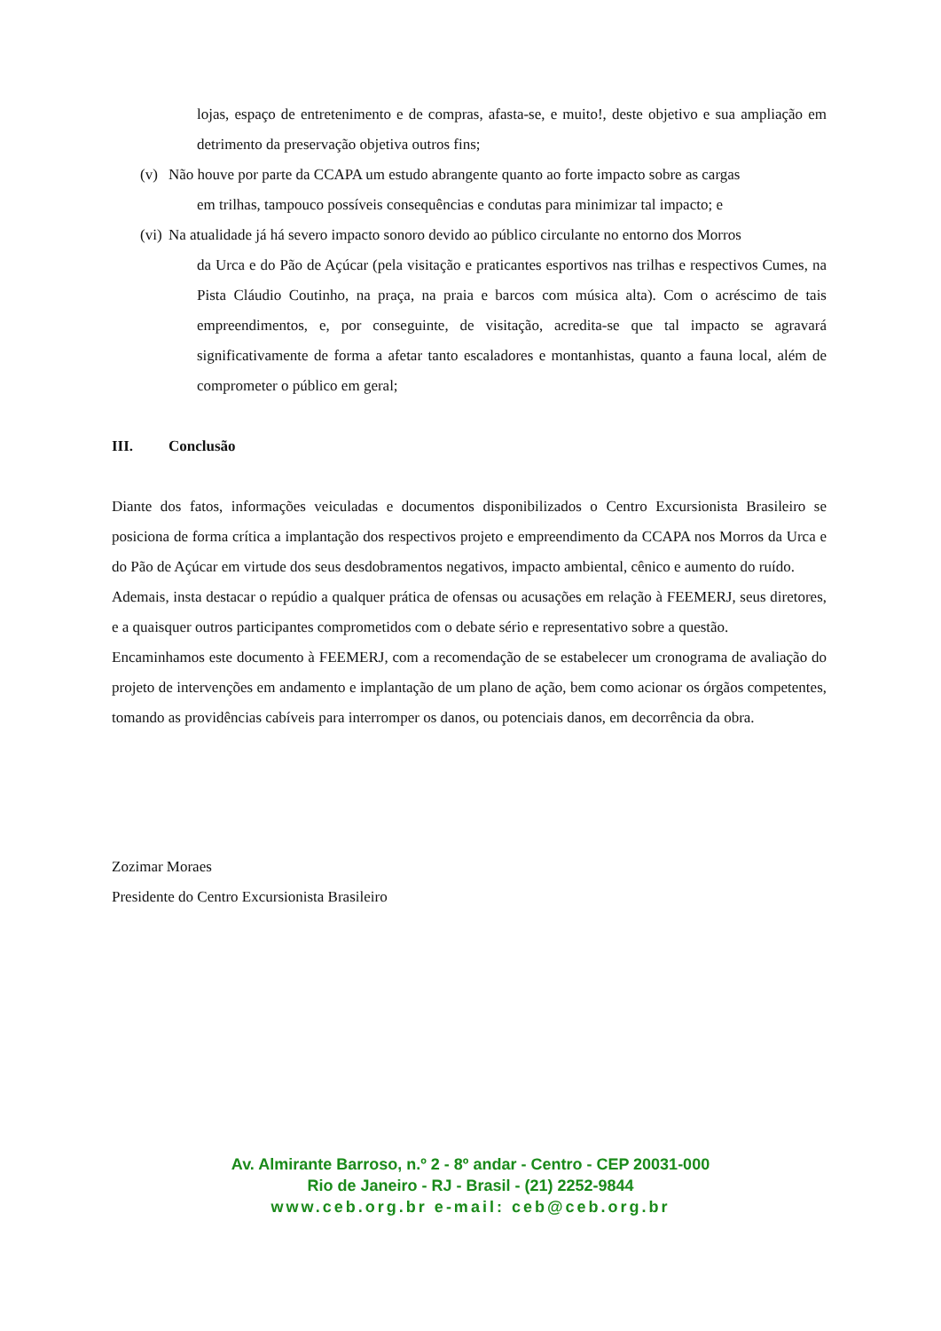lojas, espaço de entretenimento e de compras, afasta-se, e muito!, deste objetivo e sua ampliação em detrimento da preservação objetiva outros fins;
(v) Não houve por parte da CCAPA um estudo abrangente quanto ao forte impacto sobre as cargas
em trilhas, tampouco possíveis consequências e condutas para minimizar tal impacto; e
(vi)
Na atualidade já há severo impacto sonoro devido ao público circulante no entorno dos Morros
da Urca e do Pão de Açúcar (pela visitação e praticantes esportivos nas trilhas e respectivos Cumes, na Pista Cláudio Coutinho, na praça, na praia e barcos com música alta). Com o acréscimo de tais empreendimentos, e, por conseguinte, de visitação, acredita-se que tal impacto se agravará significativamente de forma a afetar tanto escaladores e montanhistas, quanto a fauna local, além de comprometer o público em geral;
III. Conclusão
Diante dos fatos, informações veiculadas e documentos disponibilizados o Centro Excursionista Brasileiro se posiciona de forma crítica a implantação dos respectivos projeto e empreendimento da CCAPA nos Morros da Urca e do Pão de Açúcar em virtude dos seus desdobramentos negativos, impacto ambiental, cênico e aumento do ruído.
Ademais, insta destacar o repúdio a qualquer prática de ofensas ou acusações em relação à FEEMERJ, seus diretores, e a quaisquer outros participantes comprometidos com o debate sério e representativo sobre a questão.
Encaminhamos este documento à FEEMERJ, com a recomendação de se estabelecer um cronograma de avaliação do projeto de intervenções em andamento e implantação de um plano de ação, bem como acionar os órgãos competentes, tomando as providências cabíveis para interromper os danos, ou potenciais danos, em decorrência da obra.
Zozimar Moraes
Presidente do Centro Excursionista Brasileiro
Av. Almirante Barroso, n.º 2 - 8º andar - Centro - CEP 20031-000
Rio de Janeiro - RJ - Brasil - (21) 2252-9844
www.ceb.org.br e-mail: ceb@ceb.org.br